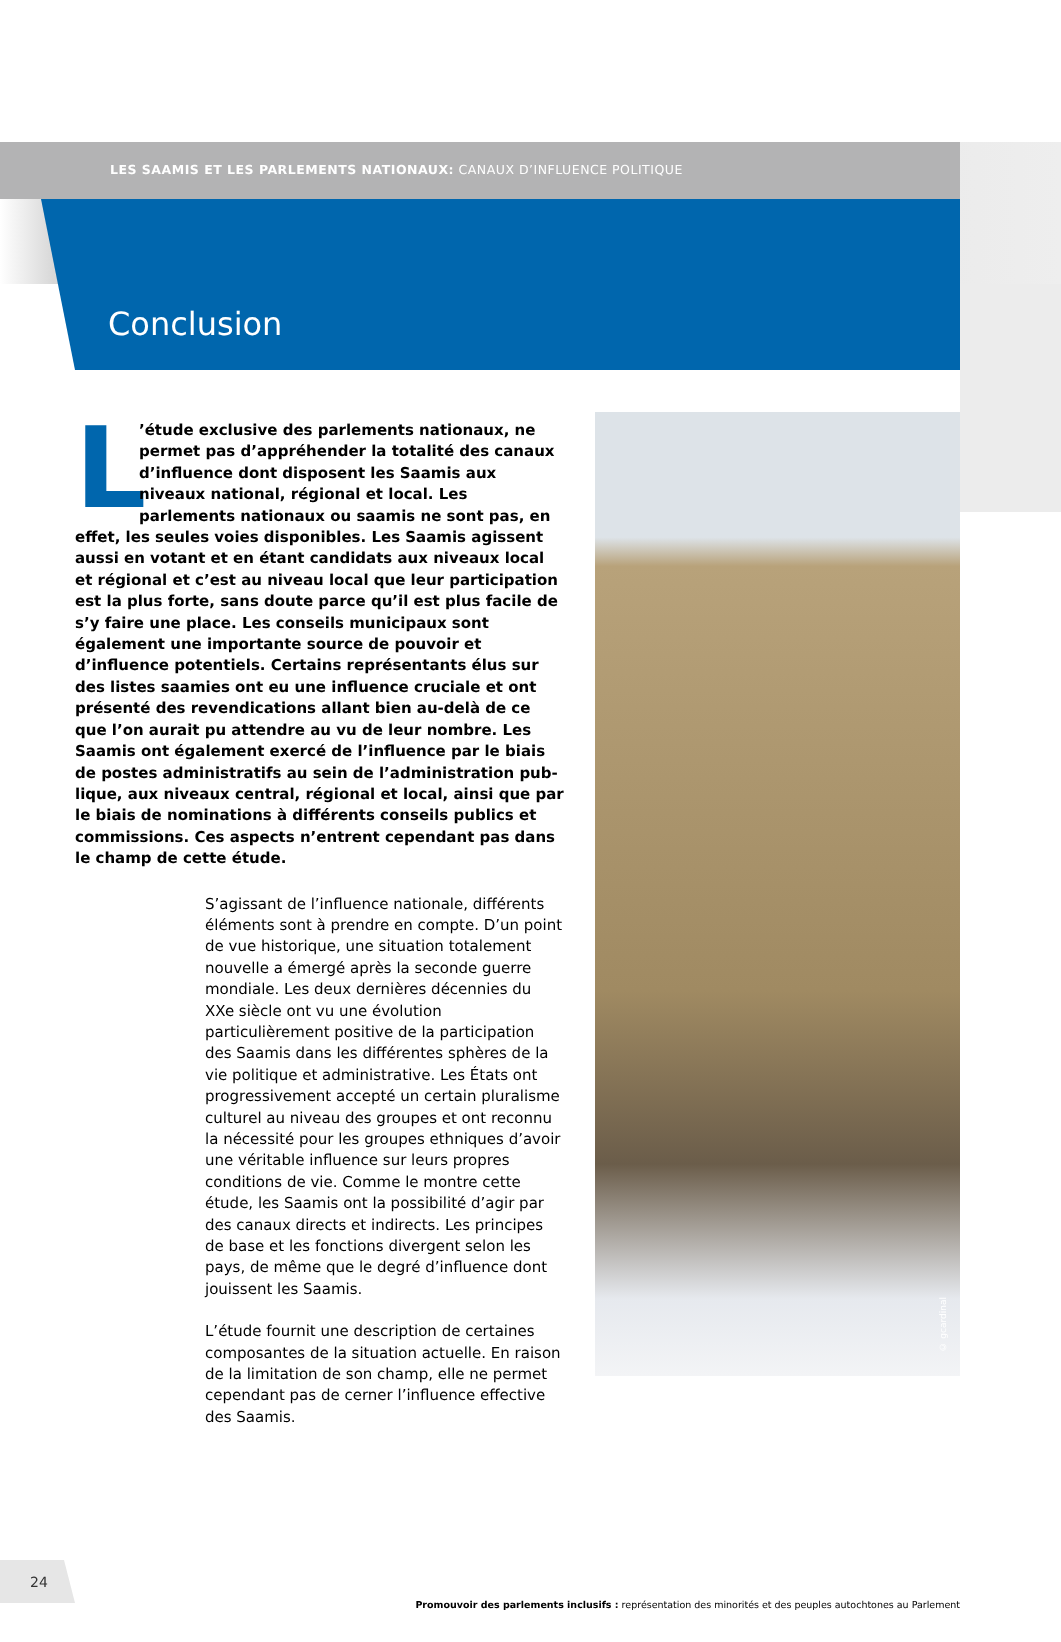LES SAAMIS ET LES PARLEMENTS NATIONAUX: CANAUX D’INFLUENCE POLITIQUE
Conclusion
L’étude exclusive des parlements nationaux, ne permet pas d’appréhender la totalité des canaux d’influence dont disposent les Saamis aux niveaux national, régional et local. Les parlements nationaux ou saamis ne sont pas, en effet, les seules voies disponibles. Les Saamis agissent aussi en votant et en étant candidats aux niveaux local et régional et c’est au niveau local que leur participation est la plus forte, sans doute parce qu’il est plus facile de s’y faire une place. Les conseils municipaux sont également une importante source de pouvoir et d’influence potentiels. Certains représentants élus sur des listes saamies ont eu une influence cruciale et ont présenté des revendi­cations allant bien au-delà de ce que l’on aurait pu attendre au vu de leur nombre. Les Saamis ont également exercé de l’influence par le biais de postes administratifs au sein de l’administration pub­lique, aux niveaux central, régional et local, ainsi que par le biais de nominations à différents conseils publics et commissions. Ces aspects n’entrent cependant pas dans le champ de cette étude.
S’agissant de l’influence nationale, différents éléments sont à prendre en compte. D’un point de vue historique, une situation totalement nouvelle a émergé après la seconde guerre mondiale. Les deux dernières décennies du XXe siècle ont vu une évolution particulièrement positive de la participa­tion des Saamis dans les différentes sphères de la vie politique et administrative. Les États ont progressivement accepté un certain pluralisme culturel au niveau des groupes et ont reconnu la nécessité pour les groupes ethniques d’avoir une véritable influence sur leurs propres conditions de vie. Comme le montre cette étude, les Saamis ont la possibilité d’agir par des canaux directs et indirects. Les principes de base et les fonctions divergent selon les pays, de même que le degré d’influence dont jouissent les Saamis.
L’étude fournit une description de certaines composantes de la situation actuelle. En raison de la limitation de son champ, elle ne permet cepend­ant pas de cerner l’influence effective des Saamis.
© gcardinal
24
Promouvoir des parlements inclusifs : représentation des minorités et des peuples autochtones au Parlement